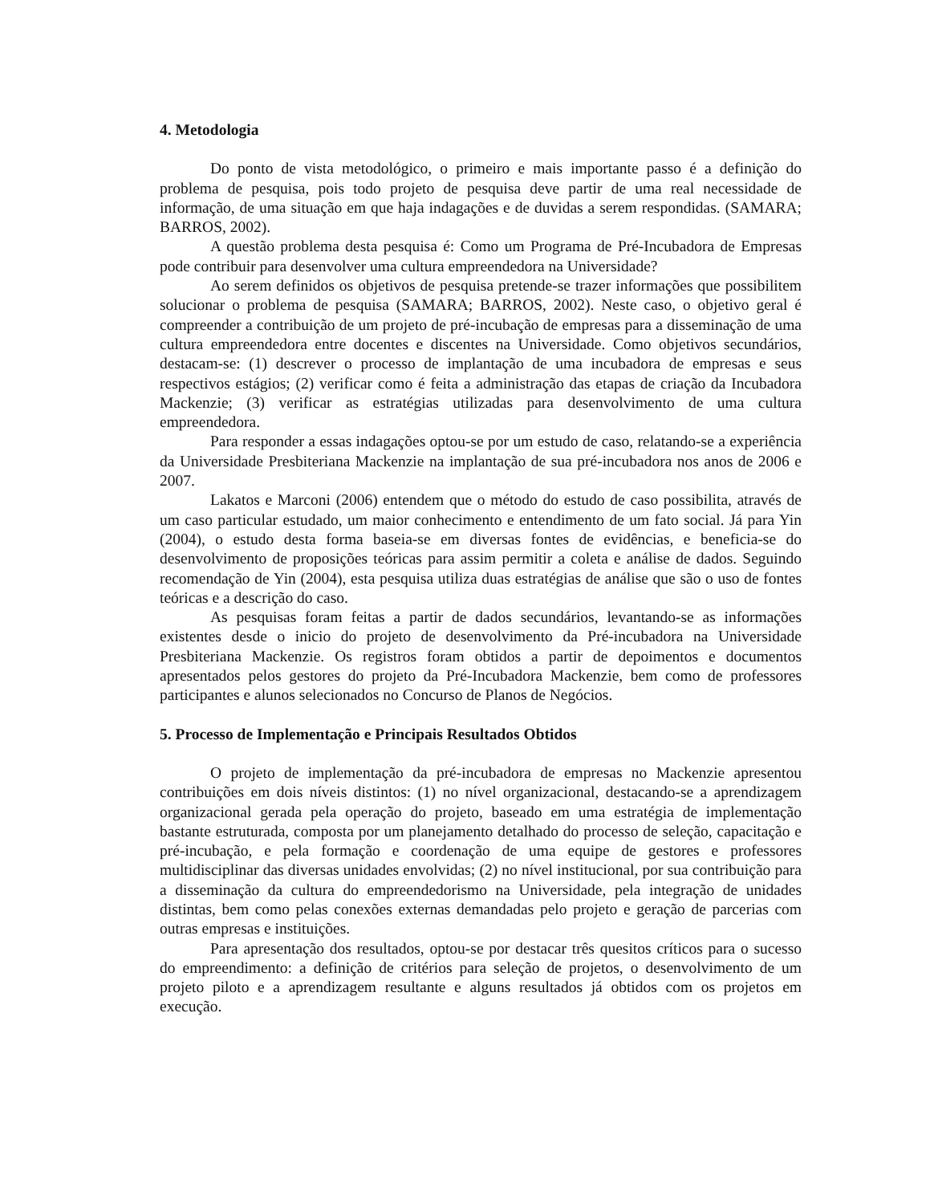4. Metodologia
Do ponto de vista metodológico, o primeiro e mais importante passo é a definição do problema de pesquisa, pois todo projeto de pesquisa deve partir de uma real necessidade de informação, de uma situação em que haja indagações e de duvidas a serem respondidas. (SAMARA; BARROS, 2002).
A questão problema desta pesquisa é: Como um Programa de Pré-Incubadora de Empresas pode contribuir para desenvolver uma cultura empreendedora na Universidade?
Ao serem definidos os objetivos de pesquisa pretende-se trazer informações que possibilitem solucionar o problema de pesquisa (SAMARA; BARROS, 2002). Neste caso, o objetivo geral é compreender a contribuição de um projeto de pré-incubação de empresas para a disseminação de uma cultura empreendedora entre docentes e discentes na Universidade. Como objetivos secundários, destacam-se: (1) descrever o processo de implantação de uma incubadora de empresas e seus respectivos estágios; (2) verificar como é feita a administração das etapas de criação da Incubadora Mackenzie; (3) verificar as estratégias utilizadas para desenvolvimento de uma cultura empreendedora.
Para responder a essas indagações optou-se por um estudo de caso, relatando-se a experiência da Universidade Presbiteriana Mackenzie na implantação de sua pré-incubadora nos anos de 2006 e 2007.
Lakatos e Marconi (2006) entendem que o método do estudo de caso possibilita, através de um caso particular estudado, um maior conhecimento e entendimento de um fato social. Já para Yin (2004), o estudo desta forma baseia-se em diversas fontes de evidências, e beneficia-se do desenvolvimento de proposições teóricas para assim permitir a coleta e análise de dados. Seguindo recomendação de Yin (2004), esta pesquisa utiliza duas estratégias de análise que são o uso de fontes teóricas e a descrição do caso.
As pesquisas foram feitas a partir de dados secundários, levantando-se as informações existentes desde o inicio do projeto de desenvolvimento da Pré-incubadora na Universidade Presbiteriana Mackenzie. Os registros foram obtidos a partir de depoimentos e documentos apresentados pelos gestores do projeto da Pré-Incubadora Mackenzie, bem como de professores participantes e alunos selecionados no Concurso de Planos de Negócios.
5. Processo de Implementação e Principais Resultados Obtidos
O projeto de implementação da pré-incubadora de empresas no Mackenzie apresentou contribuições em dois níveis distintos: (1) no nível organizacional, destacando-se a aprendizagem organizacional gerada pela operação do projeto, baseado em uma estratégia de implementação bastante estruturada, composta por um planejamento detalhado do processo de seleção, capacitação e pré-incubação, e pela formação e coordenação de uma equipe de gestores e professores multidisciplinar das diversas unidades envolvidas; (2) no nível institucional, por sua contribuição para a disseminação da cultura do empreendedorismo na Universidade, pela integração de unidades distintas, bem como pelas conexões externas demandadas pelo projeto e geração de parcerias com outras empresas e instituições.
Para apresentação dos resultados, optou-se por destacar três quesitos críticos para o sucesso do empreendimento: a definição de critérios para seleção de projetos, o desenvolvimento de um projeto piloto e a aprendizagem resultante e alguns resultados já obtidos com os projetos em execução.